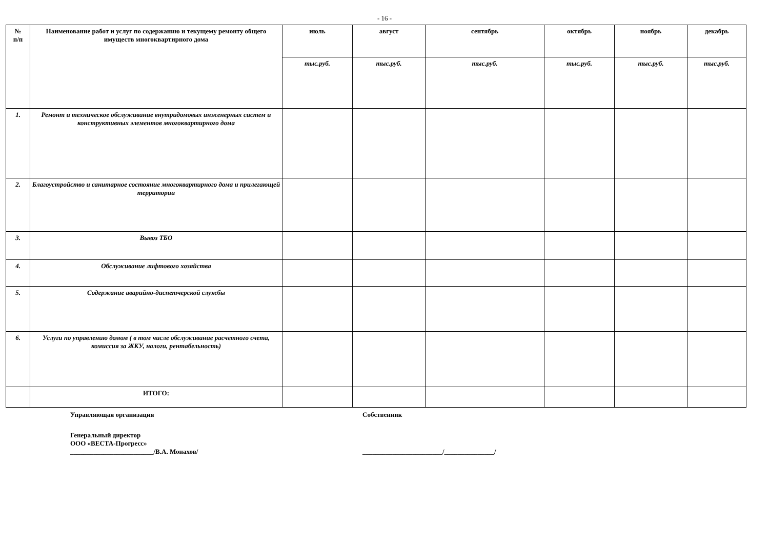- 16 -
| № п/п | Наименование работ и услуг по содержанию и текущему ремонту общего имуществ многоквартирного дома | июль | август | сентябрь | октябрь | ноябрь | декабрь |
| --- | --- | --- | --- | --- | --- | --- | --- |
| | | тыс.руб. | тыс.руб. | тыс.руб. | тыс.руб. | тыс.руб. | тыс.руб. |
| 1. | Ремонт и техническое обслуживание внутридомовых инженерных систем и конструктивных элементов многоквартирного дома | | | | | | |
| 2. | Благоустройство и санитарное состояние многоквартирного дома и прилегающей территории | | | | | | |
| 3. | Вывоз ТБО | | | | | | |
| 4. | Обслуживание лифтового хозяйства | | | | | | |
| 5. | Содержание аварийно-диспетчерской службы | | | | | | |
| 6. | Услуги по управлению домом ( в том числе обслуживание расчетного счета, комиссия за ЖКУ, налоги, рентабельность) | | | | | | |
| | ИТОГО: | | | | | | |
Управляющая организация Собственник
Генеральный директор
ООО «ВЕСТА-Прогресс»
_________________________/В.А. Монахов/ ________________________/_______________/